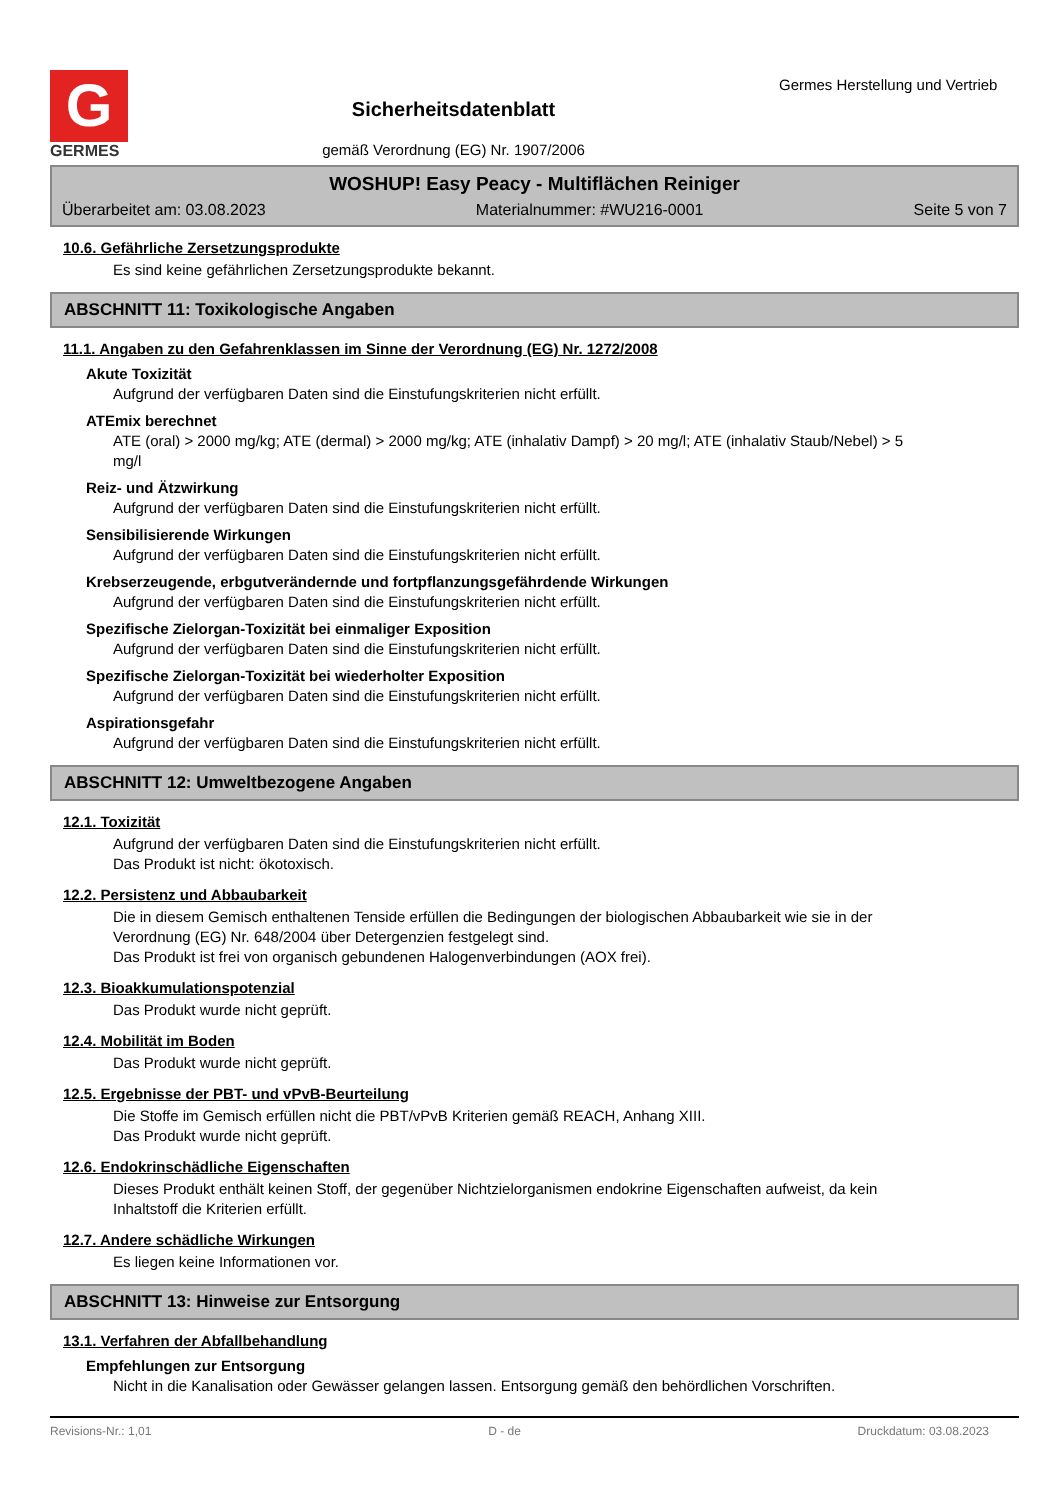G
GERMES
Sicherheitsdatenblatt
gemäß Verordnung (EG) Nr. 1907/2006
Germes Herstellung und Vertrieb
WOSHUP! Easy Peacy - Multiflächen Reiniger
Überarbeitet am: 03.08.2023 Materialnummer: #WU216-0001 Seite 5 von 7
10.6. Gefährliche Zersetzungsprodukte
Es sind keine gefährlichen Zersetzungsprodukte bekannt.
ABSCHNITT 11: Toxikologische Angaben
11.1. Angaben zu den Gefahrenklassen im Sinne der Verordnung (EG) Nr. 1272/2008
Akute Toxizität
Aufgrund der verfügbaren Daten sind die Einstufungskriterien nicht erfüllt.
ATEmix berechnet
ATE (oral) > 2000 mg/kg; ATE (dermal) > 2000 mg/kg; ATE (inhalativ Dampf) > 20 mg/l; ATE (inhalativ Staub/Nebel) > 5 mg/l
Reiz- und Ätzwirkung
Aufgrund der verfügbaren Daten sind die Einstufungskriterien nicht erfüllt.
Sensibilisierende Wirkungen
Aufgrund der verfügbaren Daten sind die Einstufungskriterien nicht erfüllt.
Krebserzeugende, erbgutverändernde und fortpflanzungsgefährdende Wirkungen
Aufgrund der verfügbaren Daten sind die Einstufungskriterien nicht erfüllt.
Spezifische Zielorgan-Toxizität bei einmaliger Exposition
Aufgrund der verfügbaren Daten sind die Einstufungskriterien nicht erfüllt.
Spezifische Zielorgan-Toxizität bei wiederholter Exposition
Aufgrund der verfügbaren Daten sind die Einstufungskriterien nicht erfüllt.
Aspirationsgefahr
Aufgrund der verfügbaren Daten sind die Einstufungskriterien nicht erfüllt.
ABSCHNITT 12: Umweltbezogene Angaben
12.1. Toxizität
Aufgrund der verfügbaren Daten sind die Einstufungskriterien nicht erfüllt.
Das Produkt ist nicht: ökotoxisch.
12.2. Persistenz und Abbaubarkeit
Die in diesem Gemisch enthaltenen Tenside erfüllen die Bedingungen der biologischen Abbaubarkeit wie sie in der Verordnung (EG) Nr. 648/2004 über Detergenzien festgelegt sind.
Das Produkt ist frei von organisch gebundenen Halogenverbindungen (AOX frei).
12.3. Bioakkumulationspotenzial
Das Produkt wurde nicht geprüft.
12.4. Mobilität im Boden
Das Produkt wurde nicht geprüft.
12.5. Ergebnisse der PBT- und vPvB-Beurteilung
Die Stoffe im Gemisch erfüllen nicht die PBT/vPvB Kriterien gemäß REACH, Anhang XIII.
Das Produkt wurde nicht geprüft.
12.6. Endokrinschädliche Eigenschaften
Dieses Produkt enthält keinen Stoff, der gegenüber Nichtzielorganismen endokrine Eigenschaften aufweist, da kein Inhaltstoff die Kriterien erfüllt.
12.7. Andere schädliche Wirkungen
Es liegen keine Informationen vor.
ABSCHNITT 13: Hinweise zur Entsorgung
13.1. Verfahren der Abfallbehandlung
Empfehlungen zur Entsorgung
Nicht in die Kanalisation oder Gewässer gelangen lassen. Entsorgung gemäß den behördlichen Vorschriften.
Revisions-Nr.: 1,01 D - de Druckdatum: 03.08.2023